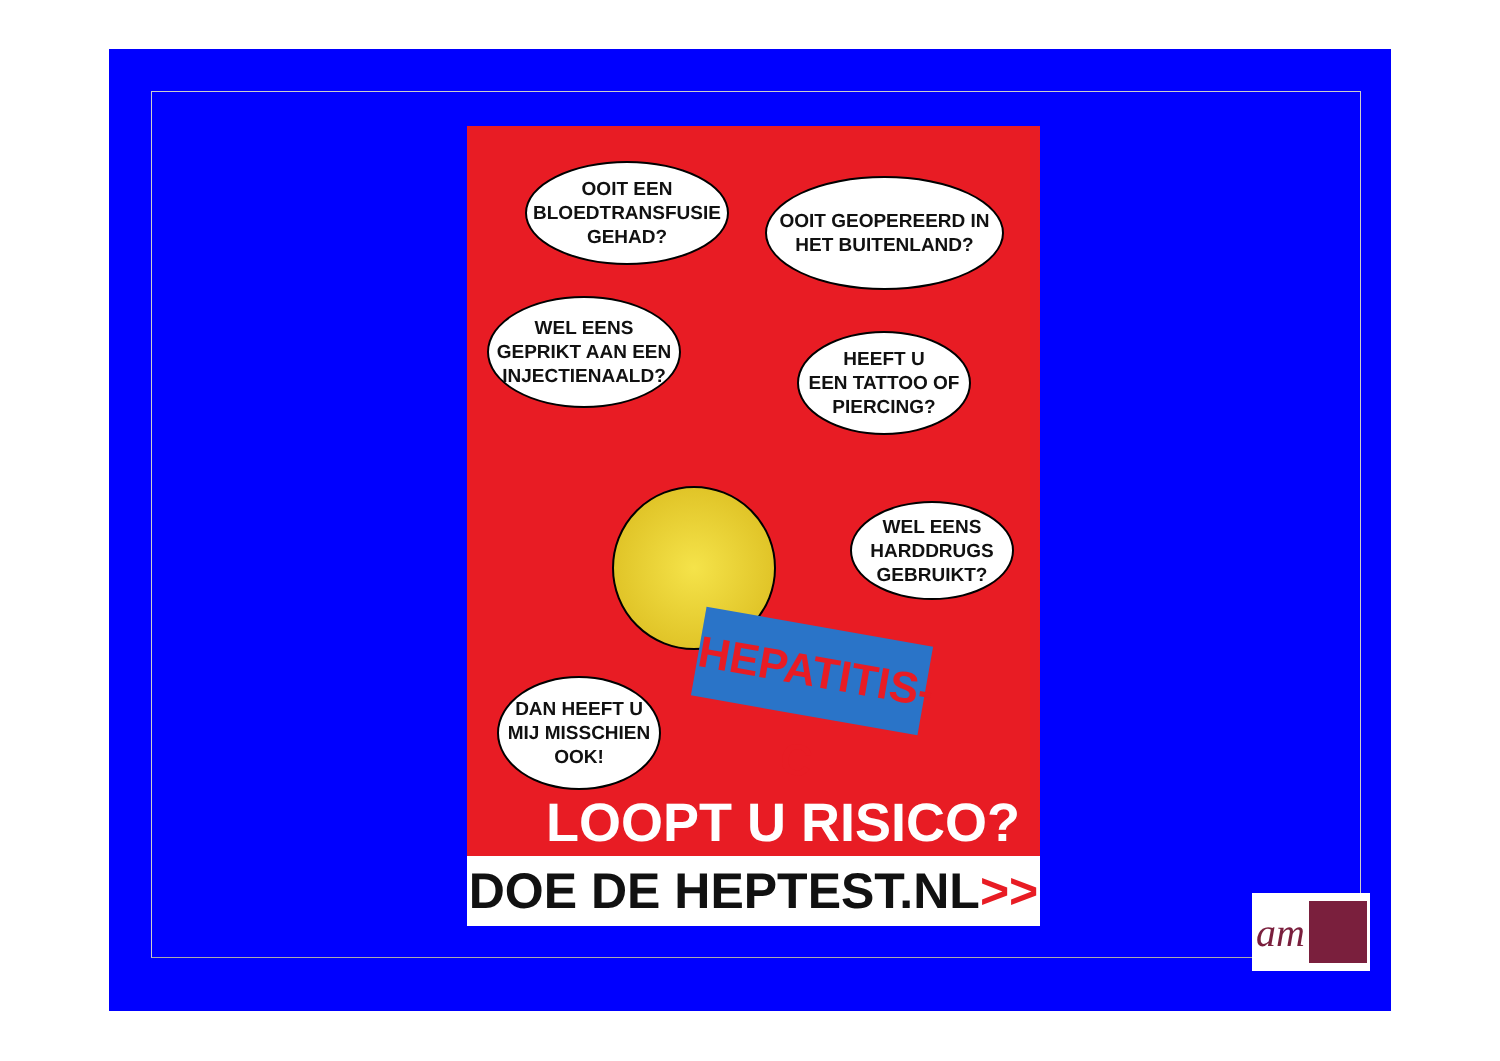OOIT EEN
BLOEDTRANSFUSIE
GEHAD?
OOIT GEOPEREERD IN
HET BUITENLAND?
WEL EENS
GEPRIKT AAN EEN
INJECTIENAALD?
HEEFT U
EEN TATTOO OF
PIERCING?
WEL EENS
HARDDRUGS
GEBRUIKT?
HEPATITIS-C
DAN HEEFT U
MIJ MISSCHIEN
OOK!
LOOPT U RISICO?
DOE DE HEPTEST.NL>>
am